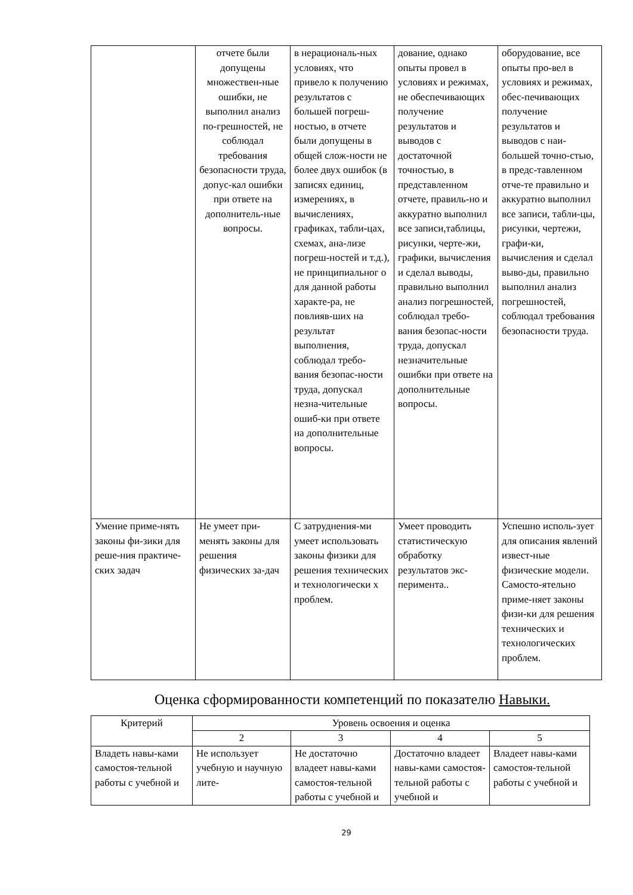| | отчете были допущены множествен-ные ошибки, не выполнил анализ по-грешностей, не соблюдал требования безопасности труда, допус-кал ошибки при ответе на дополнитель-ные вопросы. | в нерациональ-ных условиях, что привело к получению результатов с большей погреш-ностью, в отчете были допущены в общей слож-ности не более двух ошибок (в записях единиц, измерениях, в вычислениях, графиках, табли-цах, схемах, ана-лизе погреш-ностей и т.д.), не принципиальног о для данной работы характе-ра, не повлияв-ших на результат выполнения, соблюдал требо-вания безопас-ности труда, допускал незна-чительные ошиб-ки при ответе на дополнительные вопросы. | дование, однако опыты провел в условиях и режимах, не обеспечивающих получение результатов и выводов с достаточной точностью, в представленном отчете, правиль-но и аккуратно выполнил все записи,таблицы, рисунки, черте-жи, графики, вычисления и сделал выводы, правильно выполнил анализ погрешностей, соблюдал требо-вания безопас-ности труда, допускал незначительные ошибки при ответе на дополнительные вопросы. | оборудование, все опыты про-вел в условиях и режимах, обес-печивающих получение результатов и выводов с наи-большей точно-стью, в предс-тавленном отче-те правильно и аккуратно выполнил все записи, табли-цы, рисунки, чертежи, графи-ки, вычисления и сделал выво-ды, правильно выполнил анализ погрешностей, соблюдал требования безопасности труда. |
| Умение приме-нять законы фи-зики для реше-ния практиче-ских задач | Не умеет при-менять законы для решения физических за-дач | С затруднения-ми умеет использовать законы физики для решения технических и технологически х проблем. | Умеет проводить статистическую обработку результатов экс-перимента.. | Успешно исполь-зует для описания явлений извест-ные физические модели. Самосто-ятельно приме-няет законы физи-ки для решения технических и технологических проблем. |
Оценка сформированности компетенций по показателю Навыки.
| Критерий | Уровень освоения и оценка | | | |
| --- | --- | --- | --- | --- |
| | 2 | 3 | 4 | 5 |
| Владеть навы-ками самостоя-тельной работы с учебной и | Не использует учебную и научную лите- | Не достаточно владеет навы-ками самостоя-тельной работы с учебной и | Достаточно владеет навы-ками самостоя-тельной работы с учебной и | Владеет навы-ками самостоя-тельной работы с учебной и |
29